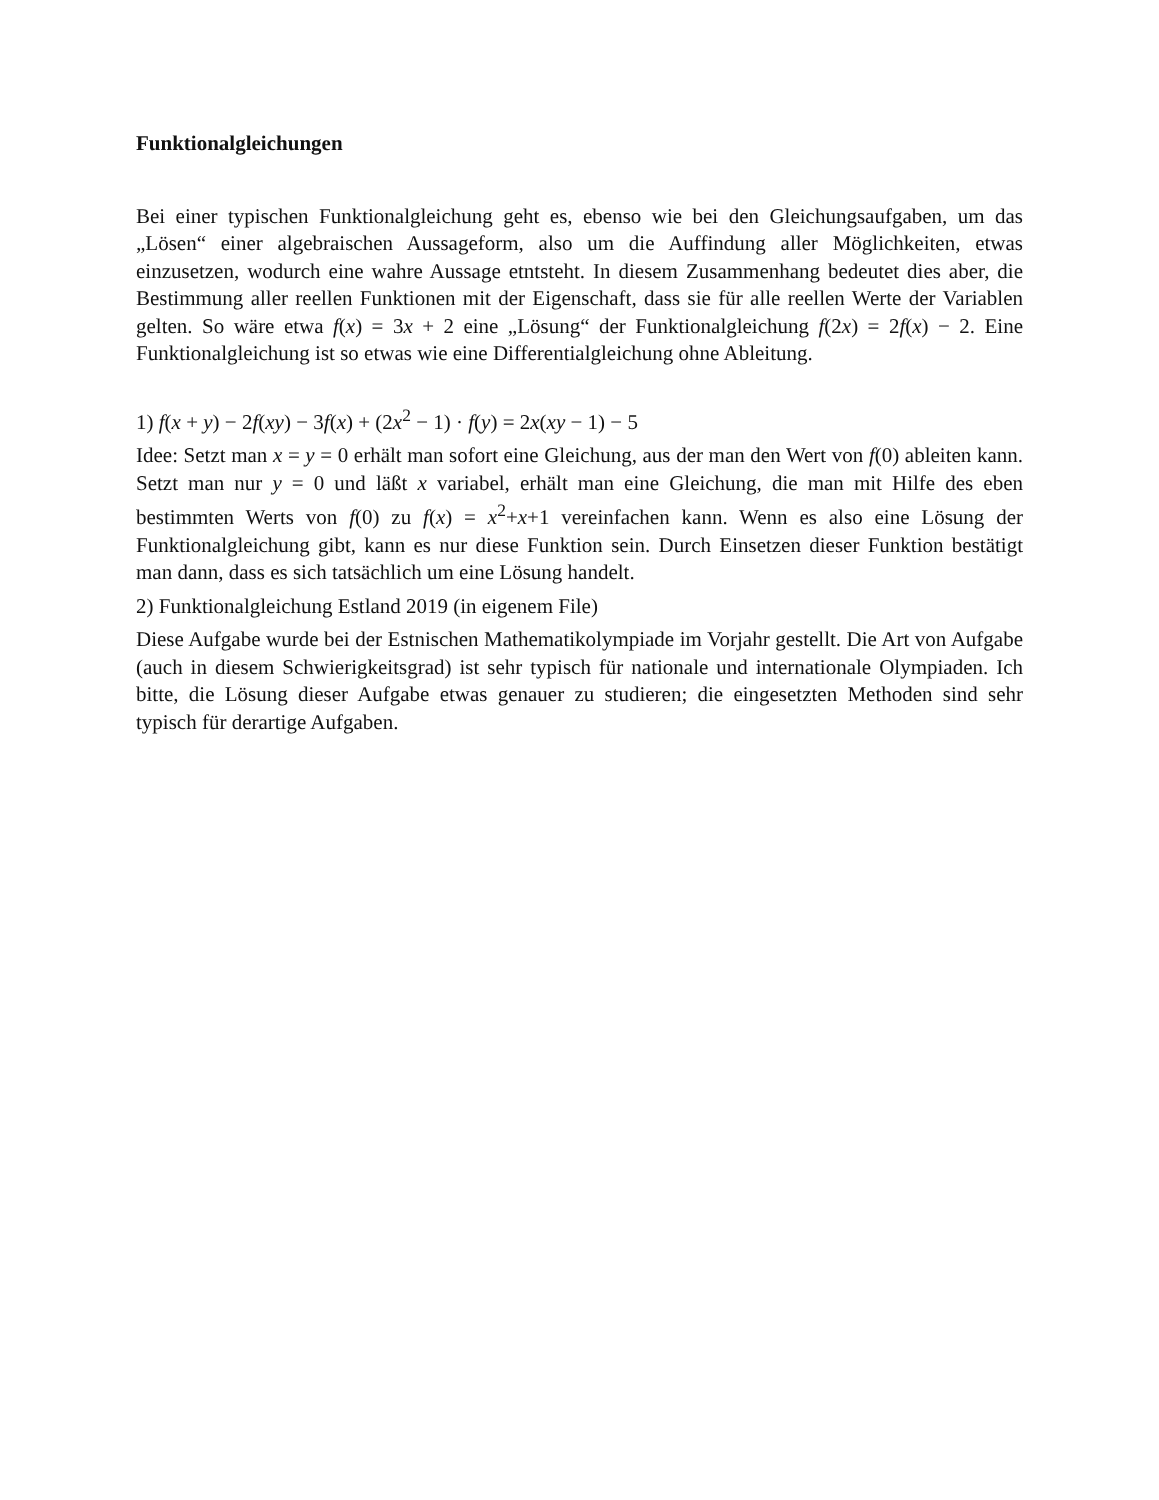Funktionalgleichungen
Bei einer typischen Funktionalgleichung geht es, ebenso wie bei den Gleichungsaufgaben, um das „Lösen“ einer algebraischen Aussageform, also um die Auffindung aller Möglichkeiten, etwas einzusetzen, wodurch eine wahre Aussage etntsteht. In diesem Zusammenhang bedeutet dies aber, die Bestimmung aller reellen Funktionen mit der Eigenschaft, dass sie für alle reellen Werte der Variablen gelten. So wäre etwa f(x) = 3x + 2 eine „Lösung“ der Funktionalgleichung f(2x) = 2f(x) − 2. Eine Funktionalgleichung ist so etwas wie eine Differentialgleichung ohne Ableitung.
1) f(x + y) − 2f(xy) − 3f(x) + (2x<sup>2</sup> − 1) · f(y) = 2x(xy − 1) − 5
Idee: Setzt man x = y = 0 erhält man sofort eine Gleichung, aus der man den Wert von f(0) ableiten kann. Setzt man nur y = 0 und läßt x variabel, erhält man eine Gleichung, die man mit Hilfe des eben bestimmten Werts von f(0) zu f(x) = x<sup>2</sup>+x+1 vereinfachen kann. Wenn es also eine Lösung der Funktionalgleichung gibt, kann es nur diese Funktion sein. Durch Einsetzen dieser Funktion bestätigt man dann, dass es sich tatsächlich um eine Lösung handelt.
2) Funktionalgleichung Estland 2019 (in eigenem File)
Diese Aufgabe wurde bei der Estnischen Mathematikolympiade im Vorjahr gestellt. Die Art von Aufgabe (auch in diesem Schwierigkeitsgrad) ist sehr typisch für nationale und internationale Olympiaden. Ich bitte, die Lösung dieser Aufgabe etwas genauer zu studieren; die eingesetzten Methoden sind sehr typisch für derartige Aufgaben.